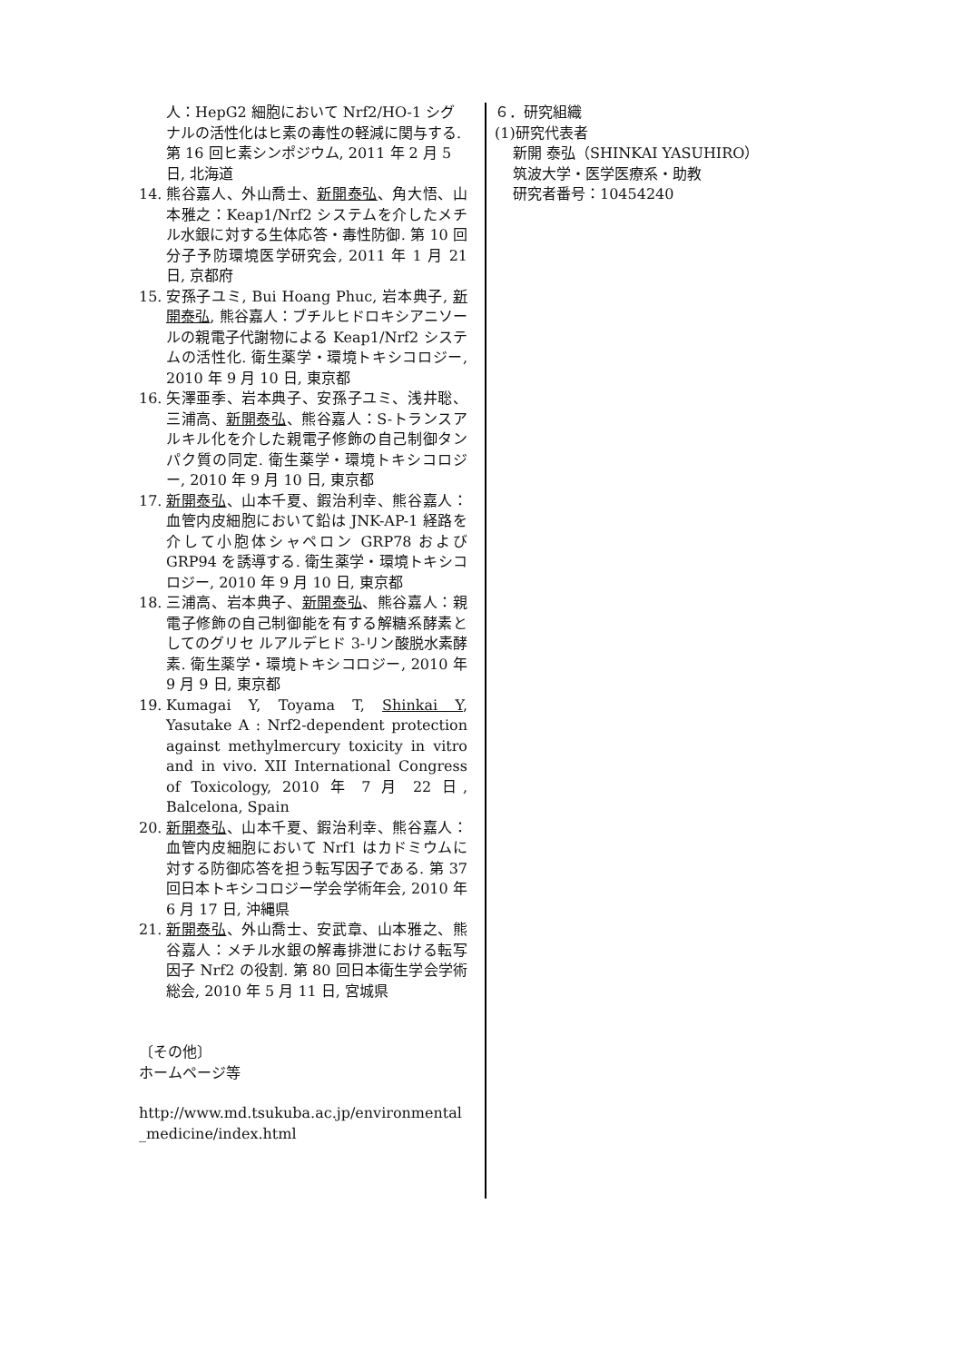人：HepG2 細胞において Nrf2/HO-1 シグナルの活性化はヒ素の毒性の軽減に関与する. 第 16 回ヒ素シンポジウム, 2011 年 2 月 5 日, 北海道
14. 熊谷嘉人、外山喬士、新開泰弘、角大悟、山本雅之：Keap1/Nrf2 システムを介したメチル水銀に対する生体応答・毒性防御. 第 10 回分子予防環境医学研究会, 2011 年 1 月 21 日, 京都府
15. 安孫子ユミ, Bui Hoang Phuc, 岩本典子, 新開泰弘, 熊谷嘉人：ブチルヒドロキシアニソールの親電子代謝物による Keap1/Nrf2 システムの活性化. 衛生薬学・環境トキシコロジー, 2010 年 9 月 10 日, 東京都
16. 矢澤亜季、岩本典子、安孫子ユミ、浅井聡、三浦高、新開泰弘、熊谷嘉人：S-トランスアルキル化を介した親電子修飾の自己制御タンパク質の同定. 衛生薬学・環境トキシコロジー, 2010 年 9 月 10 日, 東京都
17. 新開泰弘、山本千夏、鍜治利幸、熊谷嘉人：血管内皮細胞において鉛は JNK-AP-1 経路を介して小胞体シャペロン GRP78 および GRP94 を誘導する. 衛生薬学・環境トキシコロジー, 2010 年 9 月 10 日, 東京都
18. 三浦高、岩本典子、新開泰弘、熊谷嘉人：親電子修飾の自己制御能を有する解糖系酵素としてのグリセ ルアルデヒド 3-リン酸脱水素酵素. 衛生薬学・環境トキシコロジー, 2010 年 9 月 9 日, 東京都
19. Kumagai Y, Toyama T, Shinkai Y, Yasutake A : Nrf2-dependent protection against methylmercury toxicity in vitro and in vivo. XII International Congress of Toxicology, 2010 年 7 月 22 日, Balcelona, Spain
20. 新開泰弘、山本千夏、鍜治利幸、熊谷嘉人：血管内皮細胞において Nrf1 はカドミウムに対する防御応答を担う転写因子である. 第 37 回日本トキシコロジー学会学術年会, 2010 年 6 月 17 日, 沖縄県
21. 新開泰弘、外山喬士、安武章、山本雅之、熊谷嘉人：メチル水銀の解毒排泄における転写因子 Nrf2 の役割. 第 80 回日本衛生学会学術総会, 2010 年 5 月 11 日, 宮城県
〔その他〕
ホームページ等
http://www.md.tsukuba.ac.jp/environmental_medicine/index.html
６．研究組織
(1)研究代表者
新開 泰弘（SHINKAI YASUHIRO）
筑波大学・医学医療系・助教
研究者番号：10454240